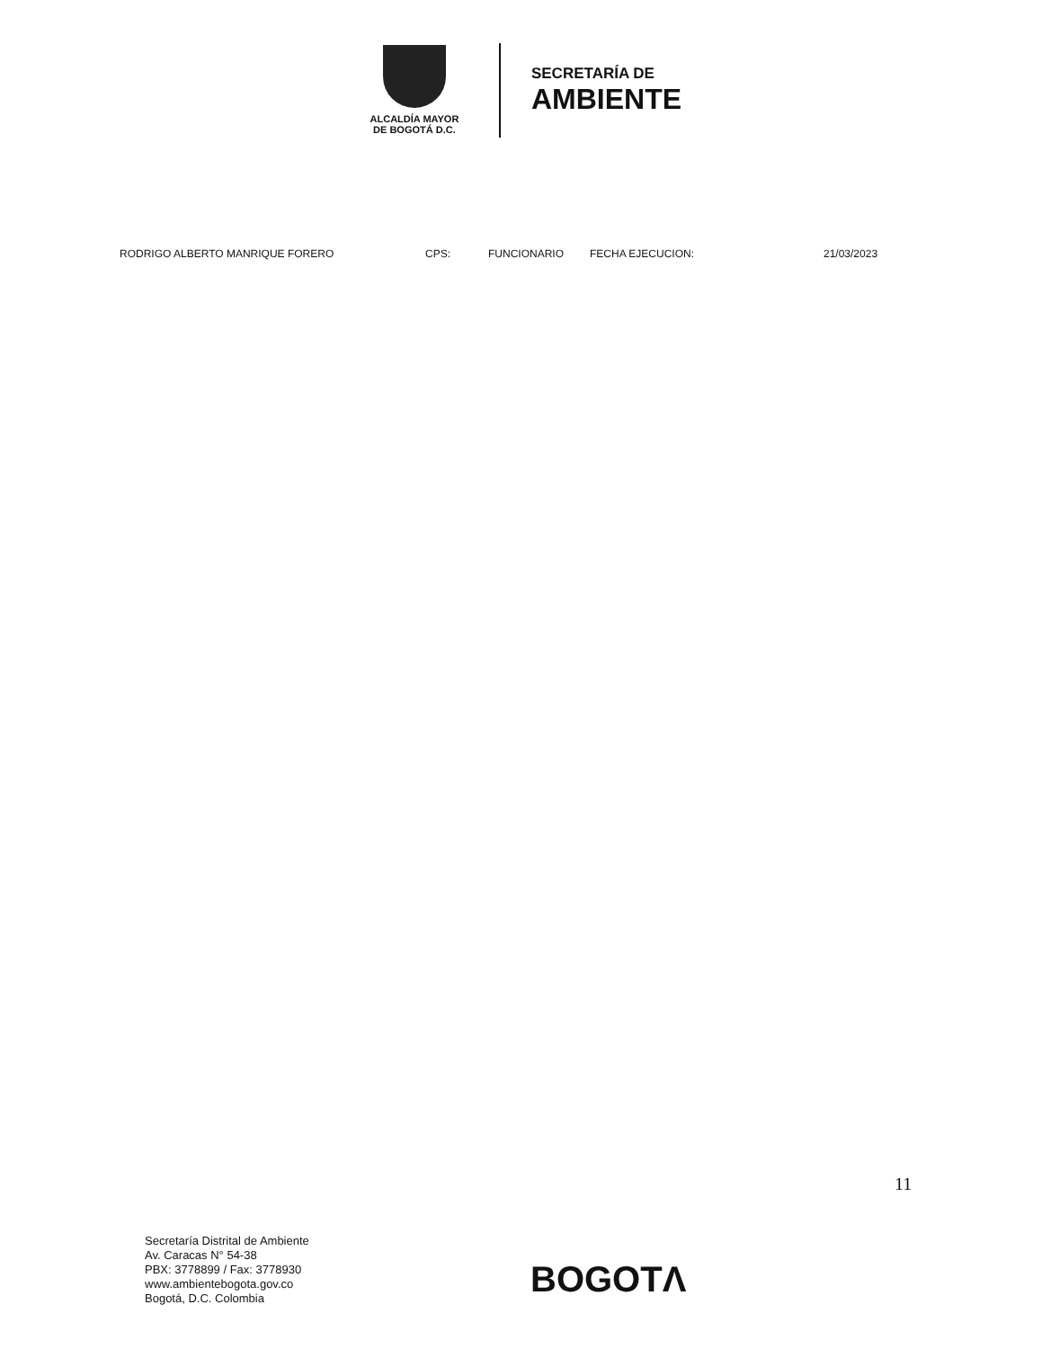ALCALDÍA MAYOR
DE BOGOTÁ D.C.
SECRETARÍA DE
AMBIENTE
RODRIGO ALBERTO MANRIQUE FORERO CPS: FUNCIONARIO FECHA EJECUCION: 21/03/2023
11
Secretaría Distrital de Ambiente
Av. Caracas N° 54-38
PBX: 3778899 / Fax: 3778930
www.ambientebogota.gov.co
Bogotá, D.C. Colombia
BOGOTΛ